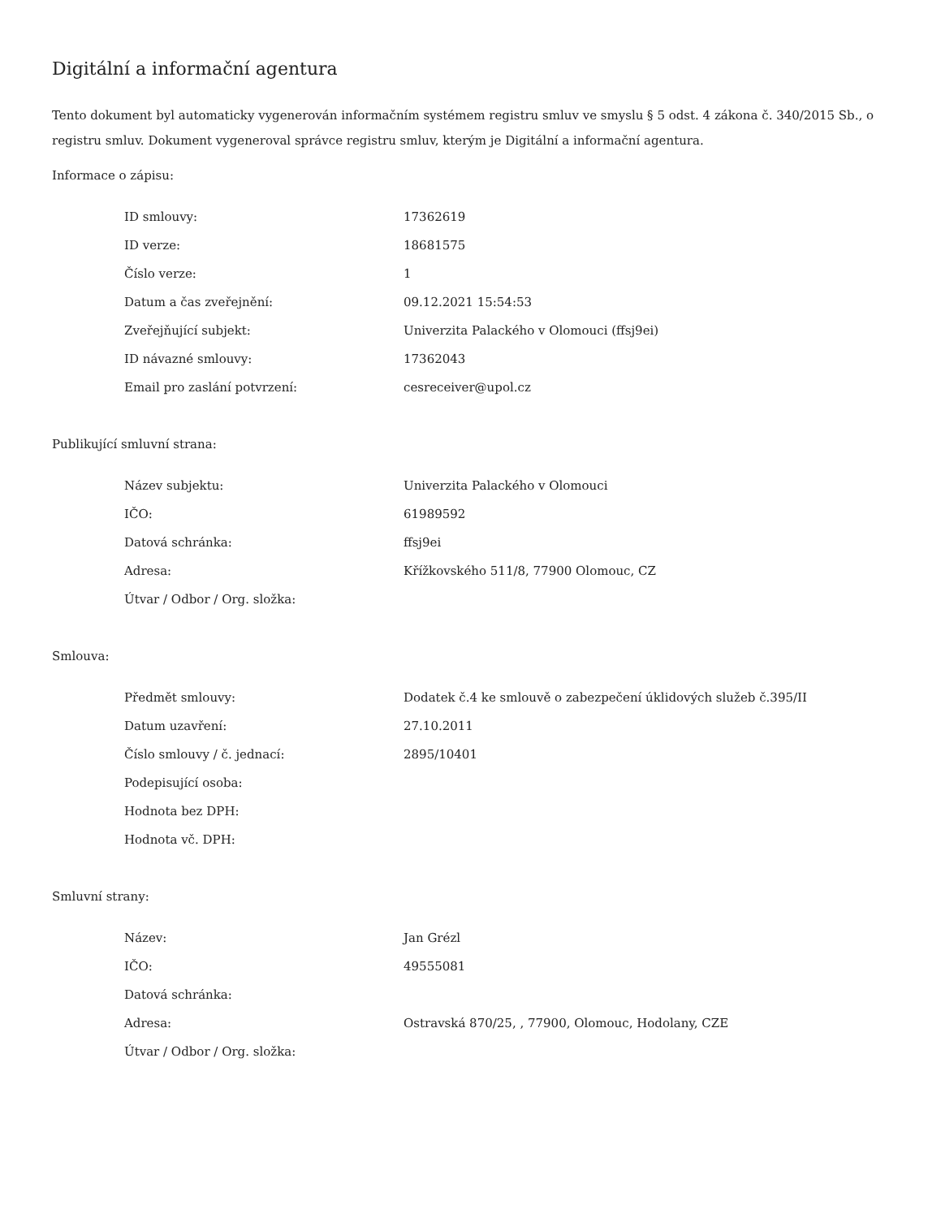Digitální a informační agentura
Tento dokument byl automaticky vygenerován informačním systémem registru smluv ve smyslu § 5 odst. 4 zákona č. 340/2015 Sb., o registru smluv. Dokument vygeneroval správce registru smluv, kterým je Digitální a informační agentura.
Informace o zápisu:
| ID smlouvy: | 17362619 |
| ID verze: | 18681575 |
| Číslo verze: | 1 |
| Datum a čas zveřejnění: | 09.12.2021 15:54:53 |
| Zveřejňující subjekt: | Univerzita Palackého v Olomouci (ffsj9ei) |
| ID návazné smlouvy: | 17362043 |
| Email pro zaslání potvrzení: | cesreceiver@upol.cz |
Publikující smluvní strana:
| Název subjektu: | Univerzita Palackého v Olomouci |
| IČO: | 61989592 |
| Datová schránka: | ffsj9ei |
| Adresa: | Křížkovského 511/8, 77900 Olomouc, CZ |
| Útvar / Odbor / Org. složka: | |
Smlouva:
| Předmět smlouvy: | Dodatek č.4 ke smlouvě o zabezpečení úklidových služeb č.395/II |
| Datum uzavření: | 27.10.2011 |
| Číslo smlouvy / č. jednací: | 2895/10401 |
| Podepisující osoba: | |
| Hodnota bez DPH: | |
| Hodnota vč. DPH: | |
Smluvní strany:
| Název: | Jan Grézl |
| IČO: | 49555081 |
| Datová schránka: | |
| Adresa: | Ostravská 870/25, , 77900, Olomouc, Hodolany, CZE |
| Útvar / Odbor / Org. složka: | |